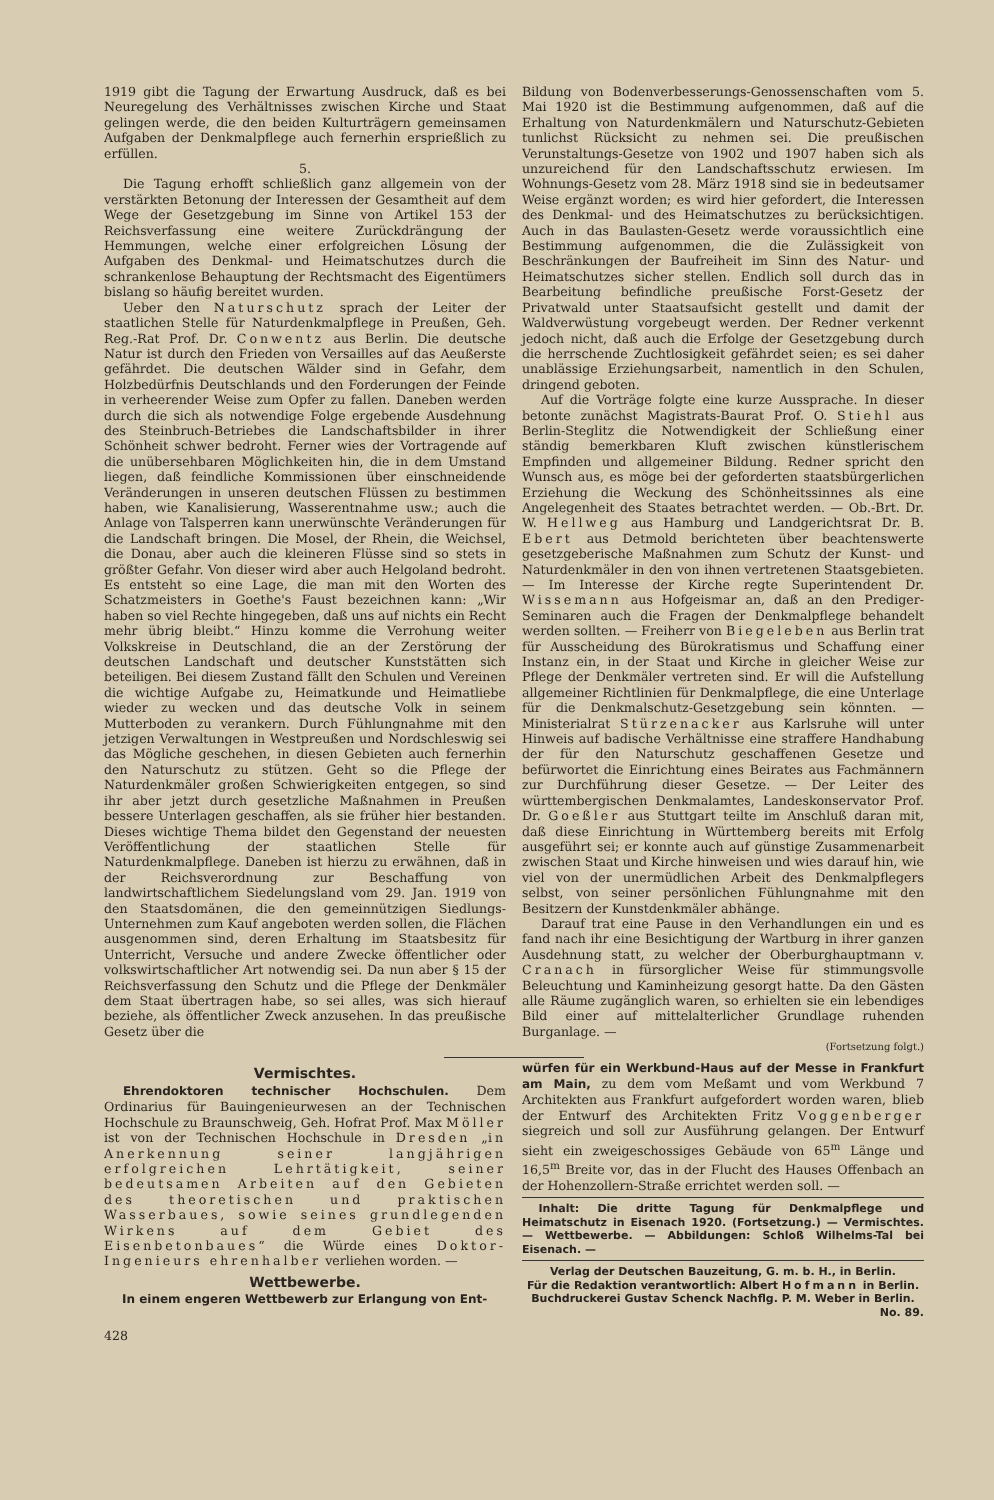1919 gibt die Tagung der Erwartung Ausdruck, daß es bei Neuregelung des Verhältnisses zwischen Kirche und Staat gelingen werde, die den beiden Kulturträgern gemeinsamen Aufgaben der Denkmalpflege auch fernerhin ersprießlich zu erfüllen.
5.
Die Tagung erhofft schließlich ganz allgemein von der verstärkten Betonung der Interessen der Gesamtheit auf dem Wege der Gesetzgebung im Sinne von Artikel 153 der Reichsverfassung eine weitere Zurückdrängung der Hemmungen, welche einer erfolgreichen Lösung der Aufgaben des Denkmal- und Heimatschutzes durch die schrankenlose Behauptung der Rechtsmacht des Eigentümers bislang so häufig bereitet wurden.
Ueber den Naturschutz sprach der Leiter der staatlichen Stelle für Naturdenkmalpflege in Preußen, Geh. Reg.-Rat Prof. Dr. Conwentz aus Berlin. Die deutsche Natur ist durch den Frieden von Versailles auf das Aeußerste gefährdet. Die deutschen Wälder sind in Gefahr, dem Holzbedürfnis Deutschlands und den Forderungen der Feinde in verheerender Weise zum Opfer zu fallen. Daneben werden durch die sich als notwendige Folge ergebende Ausdehnung des Steinbruch-Betriebes die Landschaftsbilder in ihrer Schönheit schwer bedroht. Ferner wies der Vortragende auf die unübersehbaren Möglichkeiten hin, die in dem Umstand liegen, daß feindliche Kommissionen über einschneidende Veränderungen in unseren deutschen Flüssen zu bestimmen haben, wie Kanalisierung, Wasserentnahme usw.; auch die Anlage von Talsperren kann unerwünschte Veränderungen für die Landschaft bringen. Die Mosel, der Rhein, die Weichsel, die Donau, aber auch die kleineren Flüsse sind so stets in größter Gefahr. Von dieser wird aber auch Helgoland bedroht. Es entsteht so eine Lage, die man mit den Worten des Schatzmeisters in Goethe's Faust bezeichnen kann: „Wir haben so viel Rechte hingegeben, daß uns auf nichts ein Recht mehr übrig bleibt.“ Hinzu komme die Verrohung weiter Volkskreise in Deutschland, die an der Zerstörung der deutschen Landschaft und deutscher Kunststätten sich beteiligen. Bei diesem Zustand fällt den Schulen und Vereinen die wichtige Aufgabe zu, Heimatkunde und Heimatliebe wieder zu wecken und das deutsche Volk in seinem Mutterboden zu verankern. Durch Fühlungnahme mit den jetzigen Verwaltungen in Westpreußen und Nordschleswig sei das Mögliche geschehen, in diesen Gebieten auch fernerhin den Naturschutz zu stützen. Geht so die Pflege der Naturdenkmäler großen Schwierigkeiten entgegen, so sind ihr aber jetzt durch gesetzliche Maßnahmen in Preußen bessere Unterlagen geschaffen, als sie früher hier bestanden. Dieses wichtige Thema bildet den Gegenstand der neuesten Veröffentlichung der staatlichen Stelle für Naturdenkmalpflege. Daneben ist hierzu zu erwähnen, daß in der Reichsverordnung zur Beschaffung von landwirtschaftlichem Siedelungsland vom 29. Jan. 1919 von den Staatsdomänen, die den gemeinnützigen Siedlungs-Unternehmen zum Kauf angeboten werden sollen, die Flächen ausgenommen sind, deren Erhaltung im Staatsbesitz für Unterricht, Versuche und andere Zwecke öffentlicher oder volkswirtschaftlicher Art notwendig sei. Da nun aber § 15 der Reichsverfassung den Schutz und die Pflege der Denkmäler dem Staat übertragen habe, so sei alles, was sich hierauf beziehe, als öffentlicher Zweck anzusehen. In das preußische Gesetz über die
Bildung von Bodenverbesserungs-Genossenschaften vom 5. Mai 1920 ist die Bestimmung aufgenommen, daß auf die Erhaltung von Naturdenkmälern und Naturschutz-Gebieten tunlichst Rücksicht zu nehmen sei. Die preußischen Verunstaltungs-Gesetze von 1902 und 1907 haben sich als unzureichend für den Landschaftsschutz erwiesen. Im Wohnungs-Gesetz vom 28. März 1918 sind sie in bedeutsamer Weise ergänzt worden; es wird hier gefordert, die Interessen des Denkmal- und des Heimatschutzes zu berücksichtigen. Auch in das Baulasten-Gesetz werde voraussichtlich eine Bestimmung aufgenommen, die die Zulässigkeit von Beschränkungen der Baufreiheit im Sinn des Natur- und Heimatschutzes sicher stellen. Endlich soll durch das in Bearbeitung befindliche preußische Forst-Gesetz der Privatwald unter Staatsaufsicht gestellt und damit der Waldverwüstung vorgebeugt werden. Der Redner verkennt jedoch nicht, daß auch die Erfolge der Gesetzgebung durch die herrschende Zuchtlosigkeit gefährdet seien; es sei daher unablässige Erziehungsarbeit, namentlich in den Schulen, dringend geboten.
Auf die Vorträge folgte eine kurze Aussprache. In dieser betonte zunächst Magistrats-Baurat Prof. O. Stiehl aus Berlin-Steglitz die Notwendigkeit der Schließung einer ständig bemerkbaren Kluft zwischen künstlerischem Empfinden und allgemeiner Bildung. Redner spricht den Wunsch aus, es möge bei der geforderten staatsbürgerlichen Erziehung die Weckung des Schönheitssinnes als eine Angelegenheit des Staates betrachtet werden. — Ob.-Brt. Dr. W. Hellweg aus Hamburg und Landgerichtsrat Dr. B. Ebert aus Detmold berichteten über beachtenswerte gesetzgeberische Maßnahmen zum Schutz der Kunst- und Naturdenkmäler in den von ihnen vertretenen Staatsgebieten. — Im Interesse der Kirche regte Superintendent Dr. Wissemann aus Hofgeismar an, daß an den Prediger-Seminaren auch die Fragen der Denkmalpflege behandelt werden sollten. — Freiherr von Biegeleben aus Berlin trat für Ausscheidung des Bürokratismus und Schaffung einer Instanz ein, in der Staat und Kirche in gleicher Weise zur Pflege der Denkmäler vertreten sind. Er will die Aufstellung allgemeiner Richtlinien für Denkmalpflege, die eine Unterlage für die Denkmalschutz-Gesetzgebung sein könnten. — Ministerialrat Stürzenacker aus Karlsruhe will unter Hinweis auf badische Verhältnisse eine straffere Handhabung der für den Naturschutz geschaffenen Gesetze und befürwortet die Einrichtung eines Beirates aus Fachmännern zur Durchführung dieser Gesetze. — Der Leiter des württembergischen Denkmalamtes, Landeskonservator Prof. Dr. Goeßler aus Stuttgart teilte im Anschluß daran mit, daß diese Einrichtung in Württemberg bereits mit Erfolg ausgeführt sei; er konnte auch auf günstige Zusammenarbeit zwischen Staat und Kirche hinweisen und wies darauf hin, wie viel von der unermüdlichen Arbeit des Denkmalpflegers selbst, von seiner persönlichen Fühlungnahme mit den Besitzern der Kunstdenkmäler abhänge.
Darauf trat eine Pause in den Verhandlungen ein und es fand nach ihr eine Besichtigung der Wartburg in ihrer ganzen Ausdehnung statt, zu welcher der Oberburghauptmann v. Cranach in fürsorglicher Weise für stimmungsvolle Beleuchtung und Kaminheizung gesorgt hatte. Da den Gästen alle Räume zugänglich waren, so erhielten sie ein lebendiges Bild einer auf mittelalterlicher Grundlage ruhenden Burganlage. —
(Fortsetzung folgt.)
Vermischtes.
Ehrendoktoren technischer Hochschulen. Dem Ordinarius für Bauingenieurwesen an der Technischen Hochschule zu Braunschweig, Geh. Hofrat Prof. Max Möller ist von der Technischen Hochschule in Dresden „in Anerkennung seiner langjährigen erfolgreichen Lehrtätigkeit, seiner bedeutsamen Arbeiten auf den Gebieten des theoretischen und praktischen Wasserbaues, sowie seines grundlegenden Wirkens auf dem Gebiet des Eisenbetonbaues“ die Würde eines Doktor-Ingenieurs ehrenhalber verliehen worden. —
Wettbewerbe.
In einem engeren Wettbewerb zur Erlangung von Ent-
428
würfen für ein Werkbund-Haus auf der Messe in Frankfurt am Main, zu dem vom Meßamt und vom Werkbund 7 Architekten aus Frankfurt aufgefordert worden waren, blieb der Entwurf des Architekten Fritz Voggenberger siegreich und soll zur Ausführung gelangen. Der Entwurf sieht ein zweigeschossiges Gebäude von 65<sup>m</sup> Länge und 16,5<sup>m</sup> Breite vor, das in der Flucht des Hauses Offenbach an der Hohenzollern-Straße errichtet werden soll. —
Inhalt: Die dritte Tagung für Denkmalpflege und Heimatschutz in Eisenach 1920. (Fortsetzung.) — Vermischtes. — Wettbewerbe. — Abbildungen: Schloß Wilhelms-Tal bei Eisenach. —
Verlag der Deutschen Bauzeitung, G. m. b. H., in Berlin.
Für die Redaktion verantwortlich: Albert Hofmann in Berlin.
Buchdruckerei Gustav Schenck Nachflg. P. M. Weber in Berlin.
No. 89.